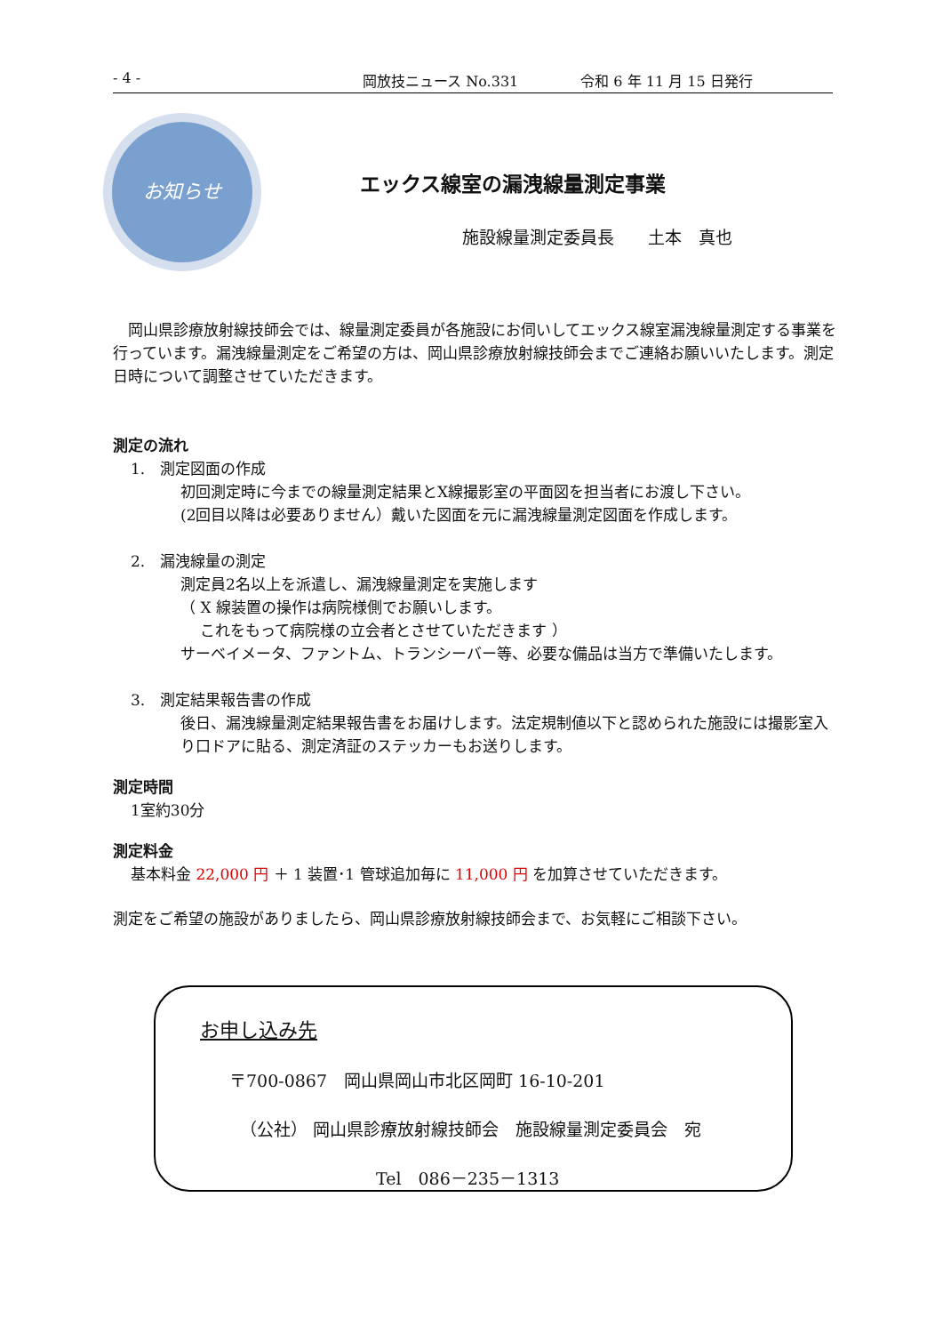- 4 - 岡放技ニュース No.331 令和 6 年 11 月 15 日発行
お知らせ
エックス線室の漏洩線量測定事業
施設線量測定委員長　　土本　真也
　岡山県診療放射線技師会では、線量測定委員が各施設にお伺いしてエックス線室漏洩線量測定する事業を行っています。漏洩線量測定をご希望の方は、岡山県診療放射線技師会までご連絡お願いいたします。測定日時について調整させていただきます。
測定の流れ
1.　測定図面の作成
初回測定時に今までの線量測定結果とX線撮影室の平面図を担当者にお渡し下さい。
(2回目以降は必要ありません）戴いた図面を元に漏洩線量測定図面を作成します。
2.　漏洩線量の測定
測定員2名以上を派遣し、漏洩線量測定を実施します
（ X 線装置の操作は病院様側でお願いします。
　 これをもって病院様の立会者とさせていただきます ）
サーベイメータ、ファントム、トランシーバー等、必要な備品は当方で準備いたします。
3.　測定結果報告書の作成
後日、漏洩線量測定結果報告書をお届けします。法定規制値以下と認められた施設には撮影室入り口ドアに貼る、測定済証のステッカーもお送りします。
測定時間
1室約30分
測定料金
基本料金 22,000 円 ＋ 1 装置･1 管球追加毎に 11,000 円 を加算させていただきます。
測定をご希望の施設がありましたら、岡山県診療放射線技師会まで、お気軽にご相談下さい。
お申し込み先
〒700-0867　岡山県岡山市北区岡町 16-10-201
（公社） 岡山県診療放射線技師会　施設線量測定委員会　宛
Tel　086－235－1313